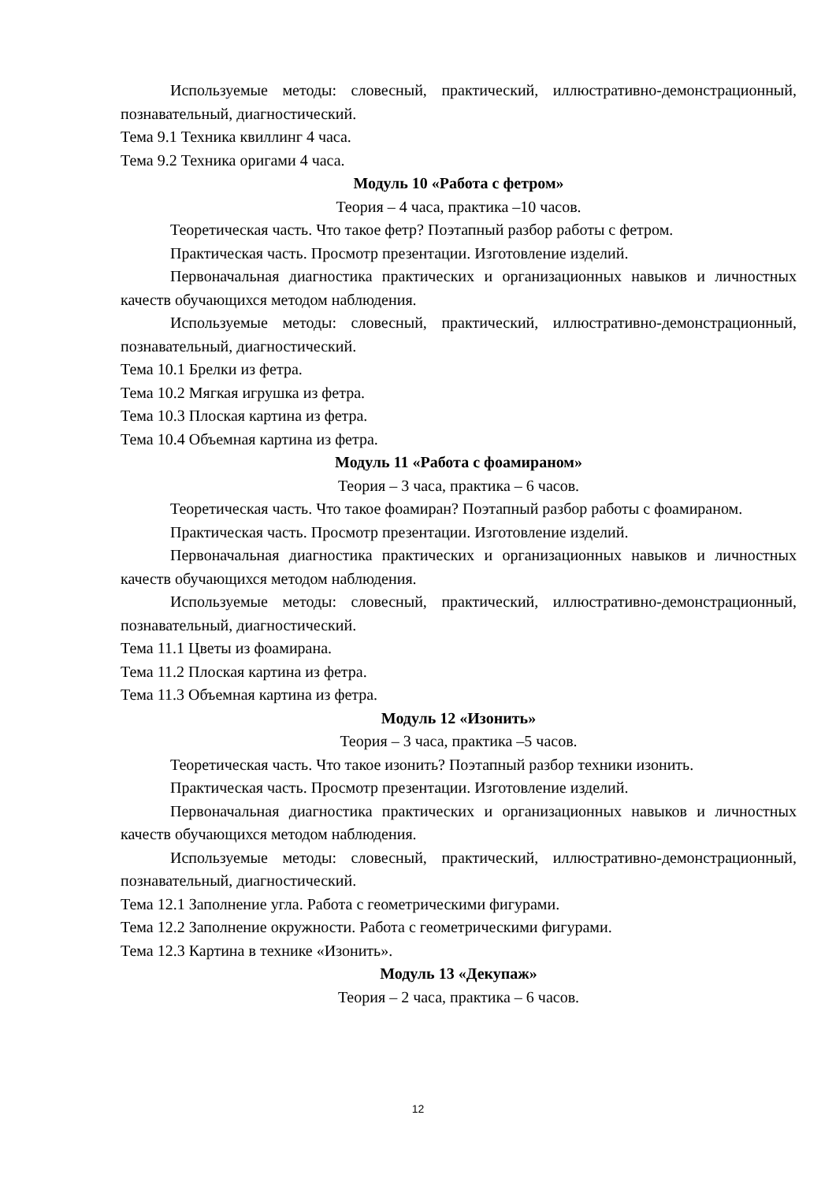Используемые методы: словесный, практический, иллюстративно-демонстрационный, познавательный, диагностический.
Тема 9.1 Техника квиллинг 4 часа.
Тема 9.2 Техника оригами 4 часа.
Модуль 10 «Работа с фетром»
Теория – 4 часа, практика –10 часов.
Теоретическая часть. Что такое фетр? Поэтапный разбор работы с фетром.
Практическая часть. Просмотр презентации. Изготовление изделий.
Первоначальная диагностика практических и организационных навыков и личностных качеств обучающихся методом наблюдения.
Используемые методы: словесный, практический, иллюстративно-демонстрационный, познавательный, диагностический.
Тема 10.1 Брелки из фетра.
Тема 10.2 Мягкая игрушка из фетра.
Тема 10.3 Плоская картина из фетра.
Тема 10.4 Объемная картина из фетра.
Модуль 11 «Работа с фоамираном»
Теория – 3 часа, практика – 6 часов.
Теоретическая часть. Что такое фоамиран? Поэтапный разбор работы с фоамираном.
Практическая часть. Просмотр презентации. Изготовление изделий.
Первоначальная диагностика практических и организационных навыков и личностных качеств обучающихся методом наблюдения.
Используемые методы: словесный, практический, иллюстративно-демонстрационный, познавательный, диагностический.
Тема 11.1 Цветы из фоамирана.
Тема 11.2 Плоская картина из фетра.
Тема 11.3 Объемная картина из фетра.
Модуль 12 «Изонить»
Теория – 3 часа, практика –5 часов.
Теоретическая часть. Что такое изонить? Поэтапный разбор техники изонить.
Практическая часть. Просмотр презентации. Изготовление изделий.
Первоначальная диагностика практических и организационных навыков и личностных качеств обучающихся методом наблюдения.
Используемые методы: словесный, практический, иллюстративно-демонстрационный, познавательный, диагностический.
Тема 12.1 Заполнение угла. Работа с геометрическими фигурами.
Тема 12.2 Заполнение окружности. Работа с геометрическими фигурами.
Тема 12.3 Картина в технике «Изонить».
Модуль 13 «Декупаж»
Теория – 2 часа, практика – 6 часов.
12